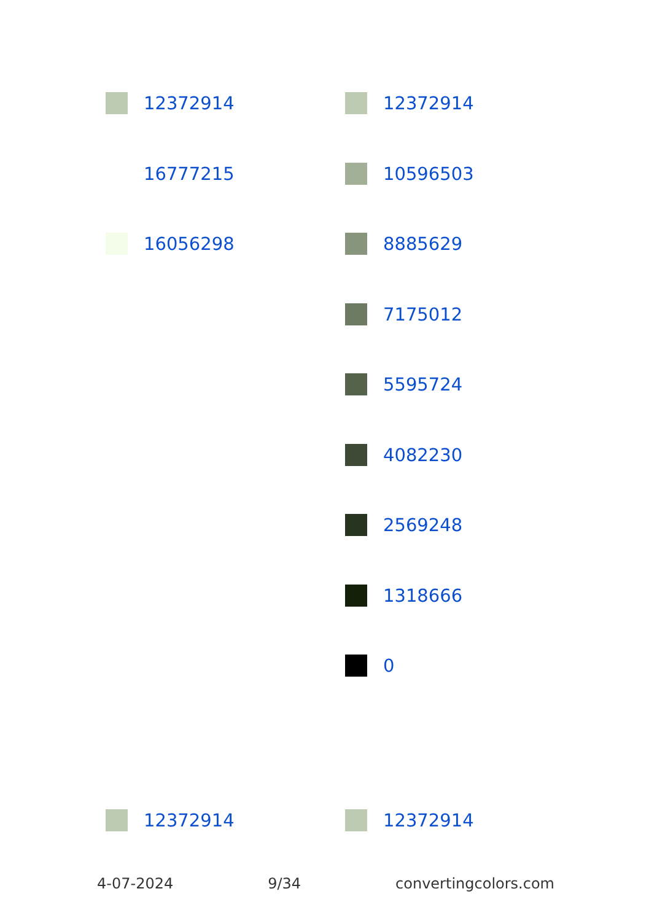12372914
16777215
16056298
12372914
10596503
8885629
7175012
5595724
4082230
2569248
1318666
0
12372914 12372914
4-07-2024 9/34 convertingcolors.com